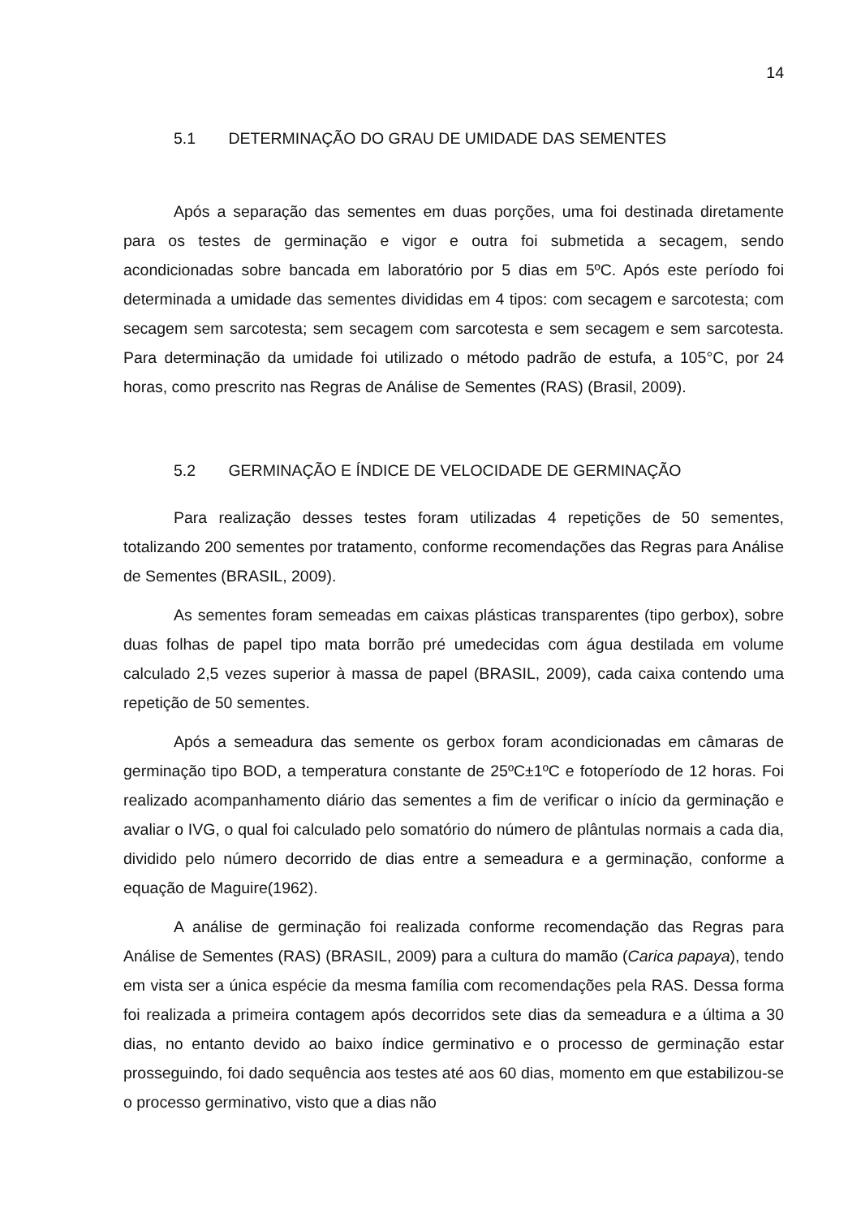14
5.1 DETERMINAÇÃO DO GRAU DE UMIDADE DAS SEMENTES
Após a separação das sementes em duas porções, uma foi destinada diretamente para os testes de germinação e vigor e outra foi submetida a secagem, sendo acondicionadas sobre bancada em laboratório por 5 dias em 5ºC. Após este período foi determinada a umidade das sementes divididas em 4 tipos: com secagem e sarcotesta; com secagem sem sarcotesta; sem secagem com sarcotesta e sem secagem e sem sarcotesta. Para determinação da umidade foi utilizado o método padrão de estufa, a 105°C, por 24 horas, como prescrito nas Regras de Análise de Sementes (RAS) (Brasil, 2009).
5.2 GERMINAÇÃO E ÍNDICE DE VELOCIDADE DE GERMINAÇÃO
Para realização desses testes foram utilizadas 4 repetições de 50 sementes, totalizando 200 sementes por tratamento, conforme recomendações das Regras para Análise de Sementes (BRASIL, 2009).
As sementes foram semeadas em caixas plásticas transparentes (tipo gerbox), sobre duas folhas de papel tipo mata borrão pré umedecidas com água destilada em volume calculado 2,5 vezes superior à massa de papel (BRASIL, 2009), cada caixa contendo uma repetição de 50 sementes.
Após a semeadura das semente os gerbox foram acondicionadas em câmaras de germinação tipo BOD, a temperatura constante de 25ºC±1ºC e fotoperíodo de 12 horas. Foi realizado acompanhamento diário das sementes a fim de verificar o início da germinação e avaliar o IVG, o qual foi calculado pelo somatório do número de plântulas normais a cada dia, dividido pelo número decorrido de dias entre a semeadura e a germinação, conforme a equação de Maguire(1962).
A análise de germinação foi realizada conforme recomendação das Regras para Análise de Sementes (RAS) (BRASIL, 2009) para a cultura do mamão (Carica papaya), tendo em vista ser a única espécie da mesma família com recomendações pela RAS. Dessa forma foi realizada a primeira contagem após decorridos sete dias da semeadura e a última a 30 dias, no entanto devido ao baixo índice germinativo e o processo de germinação estar prosseguindo, foi dado sequência aos testes até aos 60 dias, momento em que estabilizou-se o processo germinativo, visto que a dias não